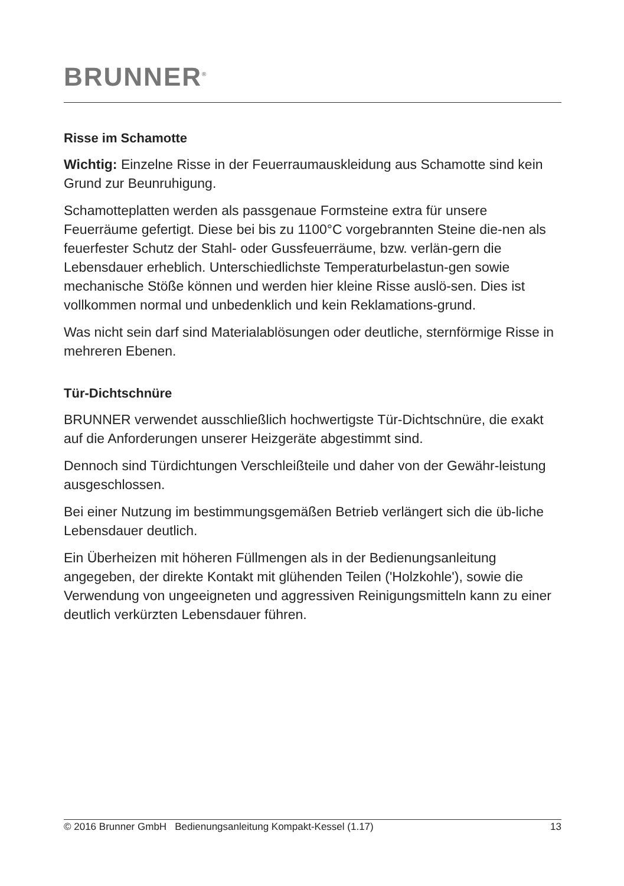BRUNNER<sup>®</sup>
Risse im Schamotte
Wichtig: Einzelne Risse in der Feuerraumauskleidung aus Schamotte sind kein Grund zur Beunruhigung.
Schamotteplatten werden als passgenaue Formsteine extra für unsere Feuerräume gefertigt. Diese bei bis zu 1100°C vorgebrannten Steine die-nen als feuerfester Schutz der Stahl- oder Gussfeuerräume, bzw. verlän-gern die Lebensdauer erheblich. Unterschiedlichste Temperaturbelastun-gen sowie mechanische Stöße können und werden hier kleine Risse auslö-sen. Dies ist vollkommen normal und unbedenklich und kein Reklamations-grund.
Was nicht sein darf sind Materialablösungen oder deutliche, sternförmige Risse in mehreren Ebenen.
Tür-Dichtschnüre
BRUNNER verwendet ausschließlich hochwertigste Tür-Dichtschnüre, die exakt auf die Anforderungen unserer Heizgeräte abgestimmt sind.
Dennoch sind Türdichtungen Verschleißteile und daher von der Gewähr-leistung ausgeschlossen.
Bei einer Nutzung im bestimmungsgemäßen Betrieb verlängert sich die üb-liche Lebensdauer deutlich.
Ein Überheizen mit höheren Füllmengen als in der Bedienungsanleitung angegeben, der direkte Kontakt mit glühenden Teilen ('Holzkohle'), sowie die Verwendung von ungeeigneten und aggressiven Reinigungsmitteln kann zu einer deutlich verkürzten Lebensdauer führen.
© 2016 Brunner GmbH Bedienungsanleitung Kompakt-Kessel (1.17) 13